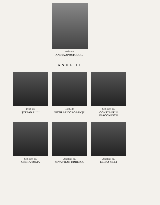Asistent
ANETA APOSTOLOIU
ANUL II
Prof. dr.
ŞTEFAN PUIU
Conf. dr.
NICOLAE DOROBANŢU
Şef lucr. dr.
CONSTANTIN DIACONESCU
Şef lucr. dr.
GRETA TOMA
Asistent dr.
SEVASTIAN UDRESCU
Asistent dr.
ELENA SILLI